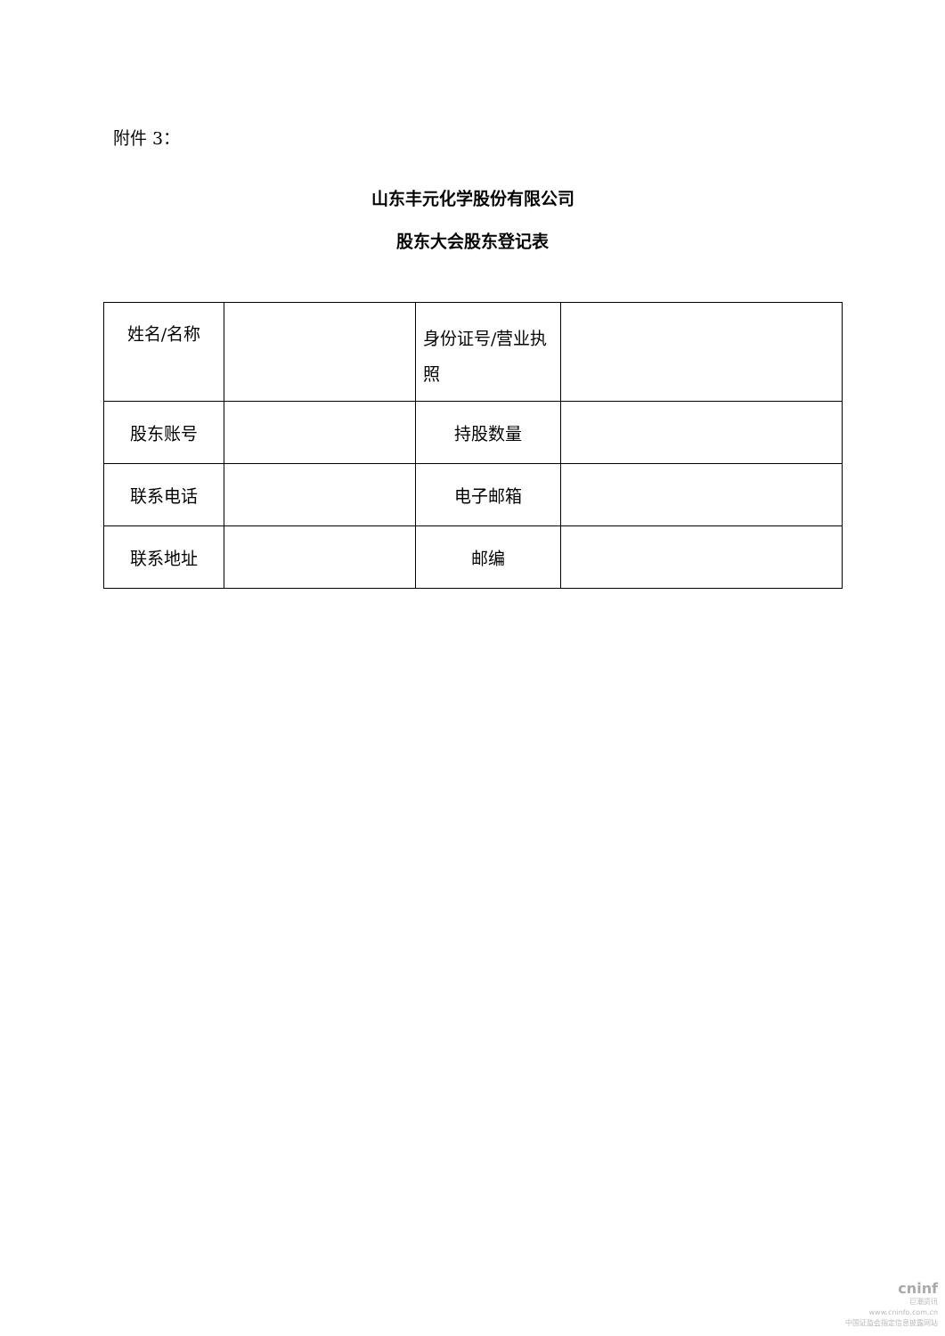附件 3：
山东丰元化学股份有限公司
股东大会股东登记表
| 姓名/名称 | | 身份证号/营业执照 | |
| 股东账号 | | 持股数量 | |
| 联系电话 | | 电子邮箱 | |
| 联系地址 | | 邮编 | |
cninf
巨潮资讯
www.cninfo.com.cn
中国证监会指定信息披露网站